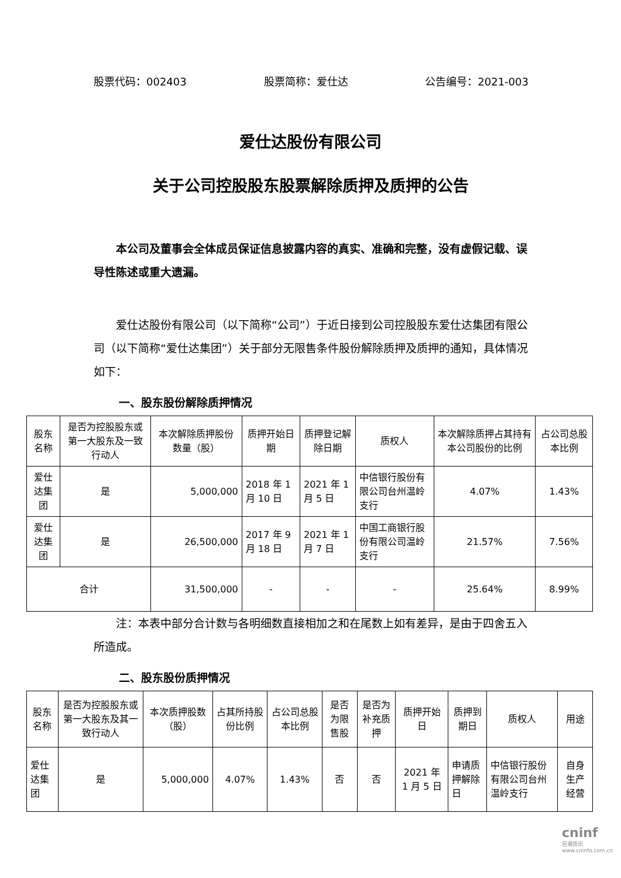股票代码：002403 股票简称：爱仕达 公告编号：2021-003
爱仕达股份有限公司
关于公司控股股东股票解除质押及质押的公告
本公司及董事会全体成员保证信息披露内容的真实、准确和完整，没有虚假记载、误导性陈述或重大遗漏。
爱仕达股份有限公司（以下简称“公司”）于近日接到公司控股股东爱仕达集团有限公司（以下简称“爱仕达集团”）关于部分无限售条件股份解除质押及质押的通知，具体情况如下：
一、股东股份解除质押情况
| 股东名称 | 是否为控股股东或第一大股东及一致行动人 | 本次解除质押股份数量（股） | 质押开始日期 | 质押登记解除日期 | 质权人 | 本次解除质押占其持有本公司股份的比例 | 占公司总股本比例 |
| --- | --- | --- | --- | --- | --- | --- | --- |
| 爱仕达集团 | 是 | 5,000,000 | 2018 年 1 月 10 日 | 2021 年 1 月 5 日 | 中信银行股份有限公司台州温岭支行 | 4.07% | 1.43% |
| 爱仕达集团 | 是 | 26,500,000 | 2017 年 9 月 18 日 | 2021 年 1 月 7 日 | 中国工商银行股份有限公司温岭支行 | 21.57% | 7.56% |
| 合计 | | 31,500,000 | - | - | - | 25.64% | 8.99% |
注：本表中部分合计数与各明细数直接相加之和在尾数上如有差异，是由于四舍五入所造成。
二、股东股份质押情况
| 股东名称 | 是否为控股股东或第一大股东及其一致行动人 | 本次质押股数（股） | 占其所持股份比例 | 占公司总股本比例 | 是否为限售股 | 是否为补充质押 | 质押开始日 | 质押到期日 | 质权人 | 用途 |
| --- | --- | --- | --- | --- | --- | --- | --- | --- | --- | --- |
| 爱仕达集团 | 是 | 5,000,000 | 4.07% | 1.43% | 否 | 否 | 2021 年 1 月 5 日 | 申请质押解除日 | 中信银行股份有限公司台州温岭支行 | 自身生产经营 |
cninf
巨潮资讯 www.cninfo.com.cn